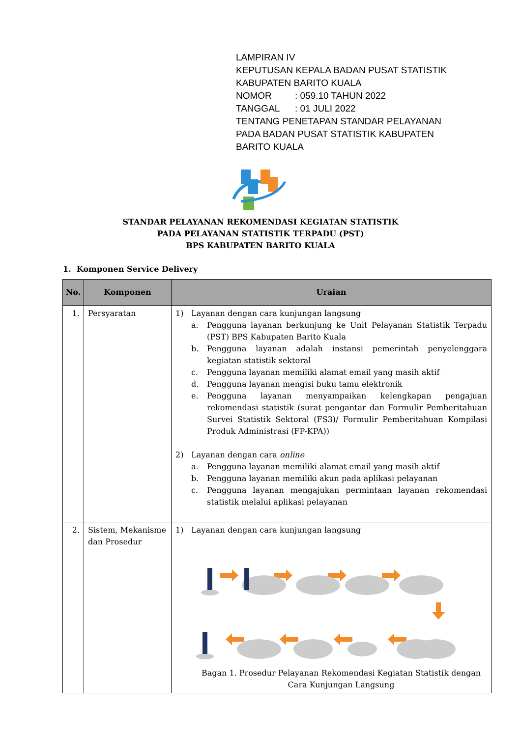LAMPIRAN IV
KEPUTUSAN KEPALA BADAN PUSAT STATISTIK
KABUPATEN BARITO KUALA
NOMOR: 059.10 TAHUN 2022
TANGGAL: 01 JULI 2022
TENTANG PENETAPAN STANDAR PELAYANAN
PADA BADAN PUSAT STATISTIK KABUPATEN
BARITO KUALA
STANDAR PELAYANAN REKOMENDASI KEGIATAN STATISTIK
PADA PELAYANAN STATISTIK TERPADU (PST)
BPS KABUPATEN BARITO KUALA
1. Komponen Service Delivery
| No. | Komponen | Uraian |
| --- | --- | --- |
| 1. | Persyaratan | 1) Layanan dengan cara kunjungan langsung a. Pengguna layanan berkunjung ke Unit Pelayanan Statistik Terpadu (PST) BPS Kabupaten Barito Kuala b. Pengguna layanan adalah instansi pemerintah penyelenggara kegiatan statistik sektoral c. Pengguna layanan memiliki alamat email yang masih aktif d. Pengguna layanan mengisi buku tamu elektronik e. Pengguna layanan menyampaikan kelengkapan pengajuan rekomendasi statistik (surat pengantar dan Formulir Pemberitahuan Survei Statistik Sektoral (FS3)/ Formulir Pemberitahuan Kompilasi Produk Administrasi (FP-KPA)) 2) Layanan dengan cara online a. Pengguna layanan memiliki alamat email yang masih aktif b. Pengguna layanan memiliki akun pada aplikasi pelayanan c. Pengguna layanan mengajukan permintaan layanan rekomendasi statistik melalui aplikasi pelayanan |
| 2. | Sistem, Mekanisme dan Prosedur | 1) Layanan dengan cara kunjungan langsung Bagan 1. Prosedur Pelayanan Rekomendasi Kegiatan Statistik dengan Cara Kunjungan Langsung |